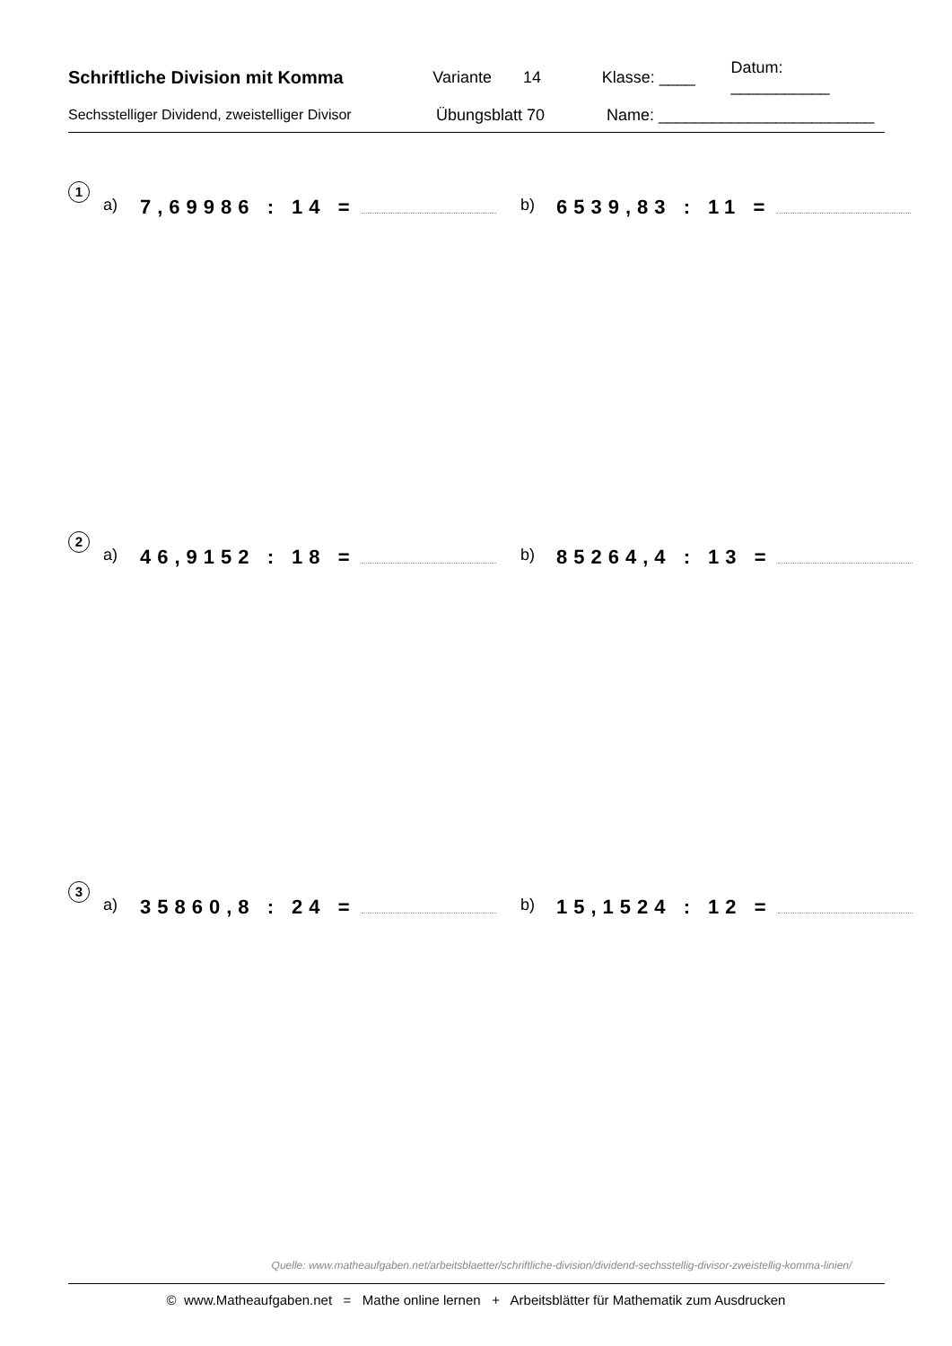Schriftliche Division mit Komma Variante 14 Klasse: ____ Datum: ___________
Sechsstelliger Dividend, zweistelliger Divisor Übungsblatt 70 Name: ________________________
1
a) 7,69986 : 14 = b) 6539,83 : 11 =
2
a) 46,9152 : 18 = b) 85264,4 : 13 =
3
a) 35860,8 : 24 = b) 15,1524 : 12 =
Quelle: www.matheaufgaben.net/arbeitsblaetter/schriftliche-division/dividend-sechsstellig-divisor-zweistellig-komma-linien/
© www.Matheaufgaben.net = Mathe online lernen + Arbeitsblätter für Mathematik zum Ausdrucken